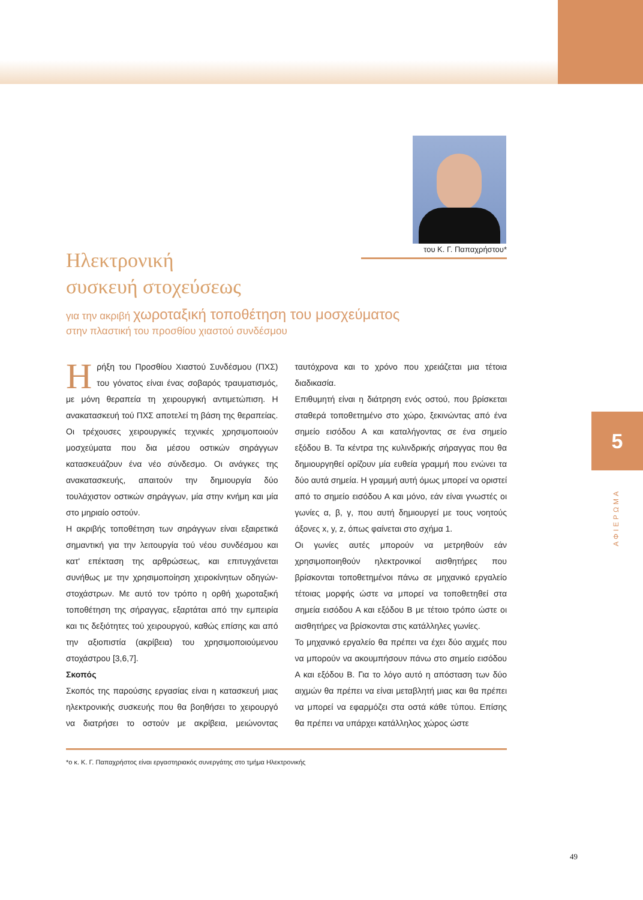5
ΑΦΙΕΡΩΜΑ
του Κ. Γ. Παπαχρήστου*
Ηλεκτρονική
συσκευή στοχεύσεως
για την ακριβή χωροταξική τοποθέτηση του μοσχεύματος
στην πλαστική του προσθίου χιαστού συνδέσμου
Ηρήξη του Προσθίου Χιαστού Συνδέσμου (ΠΧΣ) του γόνατος είναι ένας σοβαρός τραυματισμός, με μόνη θεραπεία τη χειρουργική αντιμετώπιση. Η ανακατασκευή τού ΠΧΣ αποτελεί τη βάση της θεραπείας. Οι τρέχουσες χειρουργικές τεχνικές χρησιμοποιούν μοσχεύματα που δια μέσου οστικών σηράγγων κατασκευάζουν ένα νέο σύνδεσμο. Οι ανάγκες της ανακατασκευής, απαιτούν την δημιουργία δύο τουλάχιστον οστικών σηράγγων, μία στην κνήμη και μία στο μηριαίο οστούν.
Η ακριβής τοποθέτηση των σηράγγων είναι εξαιρετικά σημαντική για την λειτουργία τού νέου συνδέσμου και κατ' επέκταση της αρθρώσεως, και επιτυγχάνεται συνήθως με την χρησιμοποίηση χειροκίνητων οδηγών-στοχάστρων. Με αυτό τον τρόπο η ορθή χωροταξική τοποθέτηση της σήραγγας, εξαρτάται από την εμπειρία και τις δεξιότητες τού χειρουργού, καθώς επίσης και από την αξιοπιστία (ακρίβεια) του χρησιμοποιούμενου στοχάστρου [3,6,7].
Σκοπός
Σκοπός της παρούσης εργασίας είναι η κατασκευή μιας ηλεκτρονικής συσκευής που θα βοηθήσει το χειρουργό να διατρήσει το οστούν με ακρίβεια, μειώνοντας ταυτόχρονα και το χρόνο που χρειάζεται μια τέτοια διαδικασία.
Επιθυμητή είναι η διάτρηση ενός οστού, που βρίσκεται σταθερά τοποθετημένο στο χώρο, ξεκινώντας από ένα σημείο εισόδου Α και καταλήγοντας σε ένα σημείο εξόδου Β. Τα κέντρα της κυλινδρικής σήραγγας που θα δημιουργηθεί ορίζουν μία ευθεία γραμμή που ενώνει τα δύο αυτά σημεία. Η γραμμή αυτή όμως μπορεί να οριστεί από το σημείο εισόδου Α και μόνο, εάν είναι γνωστές οι γωνίες α, β, γ, που αυτή δημιουργεί με τους νοητούς άξονες x, y, z, όπως φαίνεται στο σχήμα 1.
Οι γωνίες αυτές μπορούν να μετρηθούν εάν χρησιμοποιηθούν ηλεκτρονικοί αισθητήρες που βρίσκονται τοποθετημένοι πάνω σε μηχανικό εργαλείο τέτοιας μορφής ώστε να μπορεί να τοποθετηθεί στα σημεία εισόδου Α και εξόδου Β με τέτοιο τρόπο ώστε οι αισθητήρες να βρίσκονται στις κατάλληλες γωνίες.
Το μηχανικό εργαλείο θα πρέπει να έχει δύο αιχμές που να μπορούν να ακουμπήσουν πάνω στο σημείο εισόδου Α και εξόδου Β. Για το λόγο αυτό η απόσταση των δύο αιχμών θα πρέπει να είναι μεταβλητή μιας και θα πρέπει να μπορεί να εφαρμόζει στα οστά κάθε τύπου. Επίσης θα πρέπει να υπάρχει κατάλληλος χώρος ώστε
*ο κ. Κ. Γ. Παπαχρήστος είναι εργαστηριακός συνεργάτης στο τμήμα Ηλεκτρονικής
49